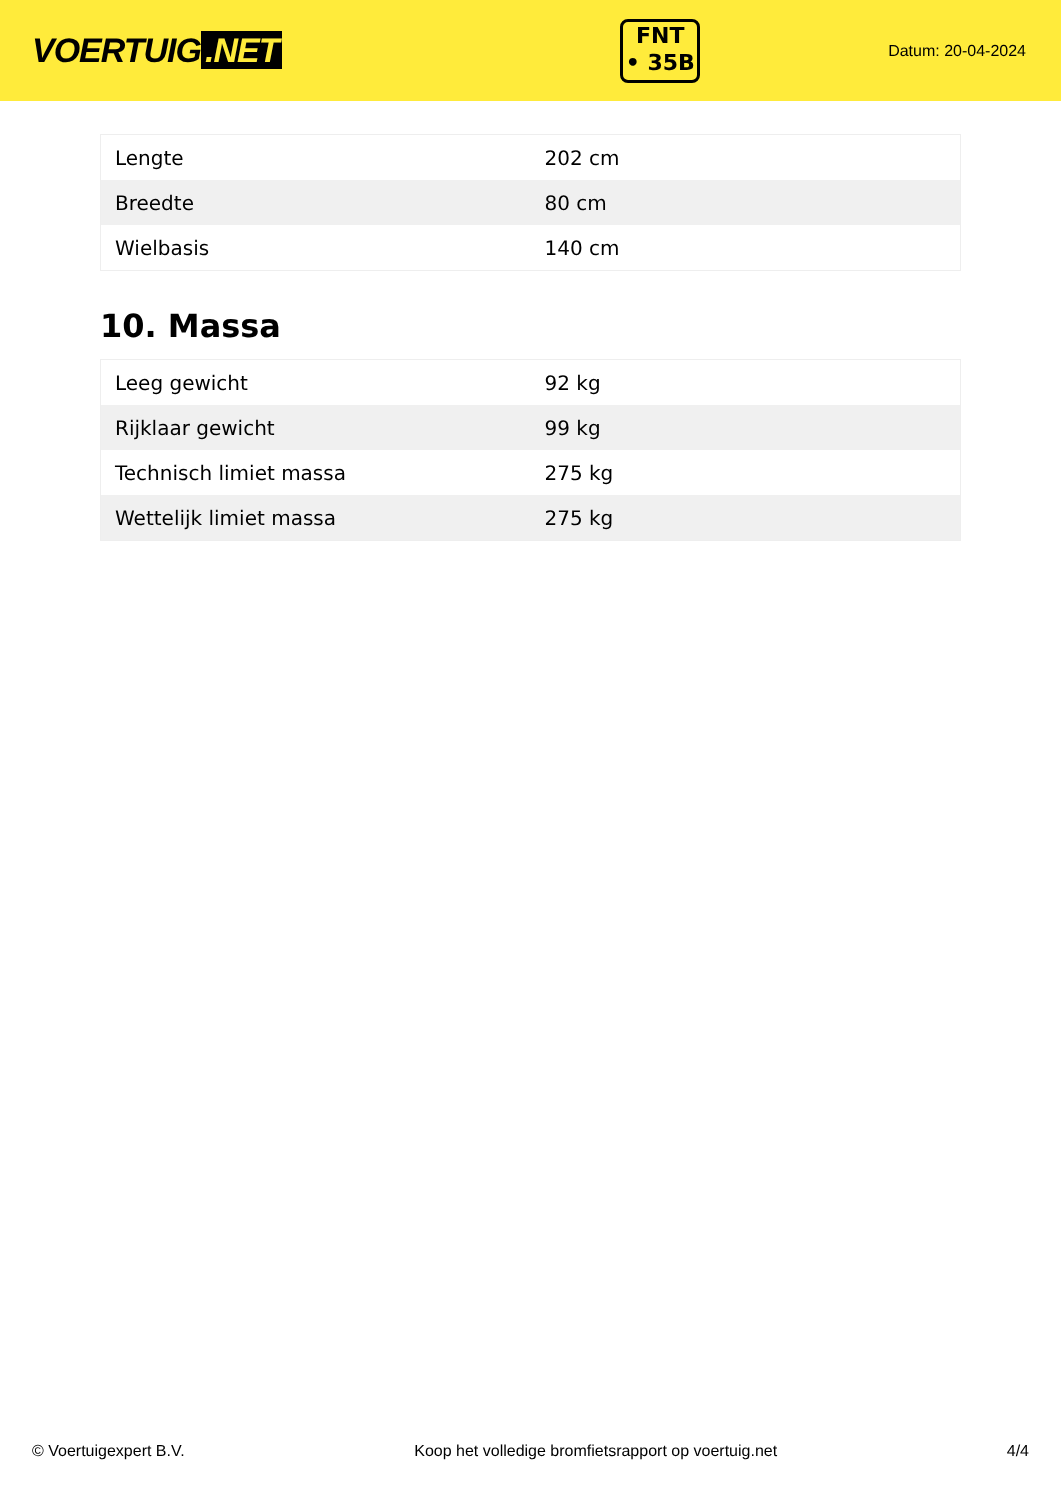VOERTUIG.NET
FNT
• 35B
Datum: 20-04-2024
| Lengte | 202 cm |
| Breedte | 80 cm |
| Wielbasis | 140 cm |
10. Massa
| Leeg gewicht | 92 kg |
| Rijklaar gewicht | 99 kg |
| Technisch limiet massa | 275 kg |
| Wettelijk limiet massa | 275 kg |
© Voertuigexpert B.V. Koop het volledige bromfietsrapport op voertuig.net 4/4